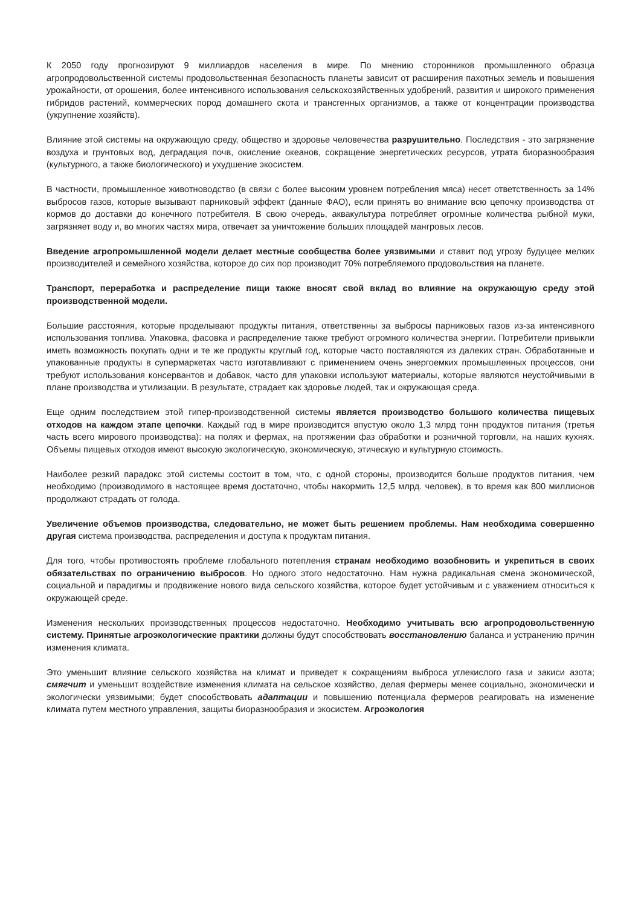К 2050 году прогнозируют 9 миллиардов населения в мире. По мнению сторонников промышленного образца агропродовольственной системы продовольственная безопасность планеты зависит от расширения пахотных земель и повышения урожайности, от орошения, более интенсивного использования сельскохозяйственных удобрений, развития и широкого применения гибридов растений, коммерческих пород домашнего скота и трансгенных организмов, а также от концентрации производства (укрупнение хозяйств).
Влияние этой системы на окружающую среду, общество и здоровье человечества разрушительно. Последствия - это загрязнение воздуха и грунтовых вод, деградация почв, окисление океанов, сокращение энергетических ресурсов, утрата биоразнообразия (культурного, а также биологического) и ухудшение экосистем.
В частности, промышленное животноводство (в связи с более высоким уровнем потребления мяса) несет ответственность за 14% выбросов газов, которые вызывают парниковый эффект (данные ФАО), если принять во внимание всю цепочку производства от кормов до доставки до конечного потребителя. В свою очередь, аквакультура потребляет огромные количества рыбной муки, загрязняет воду и, во многих частях мира, отвечает за уничтожение больших площадей мангровых лесов.
Введение агропромышленной модели делает местные сообщества более уязвимыми и ставит под угрозу будущее мелких производителей и семейного хозяйства, которое до сих пор производит 70% потребляемого продовольствия на планете.
Транспорт, переработка и распределение пищи также вносят свой вклад во влияние на окружающую среду этой производственной модели.
Большие расстояния, которые проделывают продукты питания, ответственны за выбросы парниковых газов из-за интенсивного использования топлива. Упаковка, фасовка и распределение также требуют огромного количества энергии. Потребители привыкли иметь возможность покупать одни и те же продукты круглый год, которые часто поставляются из далеких стран. Обработанные и упакованные продукты в супермаркетах часто изготавливают с применением очень энергоемких промышленных процессов, они требуют использования консервантов и добавок, часто для упаковки используют материалы, которые являются неустойчивыми в плане производства и утилизации. В результате, страдает как здоровье людей, так и окружающая среда.
Еще одним последствием этой гипер-производственной системы является производство большого количества пищевых отходов на каждом этапе цепочки. Каждый год в мире производится впустую около 1,3 млрд тонн продуктов питания (третья часть всего мирового производства): на полях и фермах, на протяжении фаз обработки и розничной торговли, на наших кухнях. Объемы пищевых отходов имеют высокую экологическую, экономическую, этическую и культурную стоимость.
Наиболее резкий парадокс этой системы состоит в том, что, с одной стороны, производится больше продуктов питания, чем необходимо (производимого в настоящее время достаточно, чтобы накормить 12,5 млрд. человек), в то время как 800 миллионов продолжают страдать от голода.
Увеличение объемов производства, следовательно, не может быть решением проблемы. Нам необходима совершенно другая система производства, распределения и доступа к продуктам питания.
Для того, чтобы противостоять проблеме глобального потепления странам необходимо возобновить и укрепиться в своих обязательствах по ограничению выбросов. Но одного этого недостаточно. Нам нужна радикальная смена экономической, социальной и парадигмы и продвижение нового вида сельского хозяйства, которое будет устойчивым и с уважением относиться к окружающей среде.
Изменения нескольких производственных процессов недостаточно. Необходимо учитывать всю агропродовольственную систему. Принятые агроэкологические практики должны будут способствовать восстановлению баланса и устранению причин изменения климата.
Это уменьшит влияние сельского хозяйства на климат и приведет к сокращениям выброса углекислого газа и закиси азота; смягчит и уменьшит воздействие изменения климата на сельское хозяйство, делая фермеры менее социально, экономически и экологически уязвимыми; будет способствовать адаптации и повышению потенциала фермеров реагировать на изменение климата путем местного управления, защиты биоразнообразия и экосистем. Агроэкология